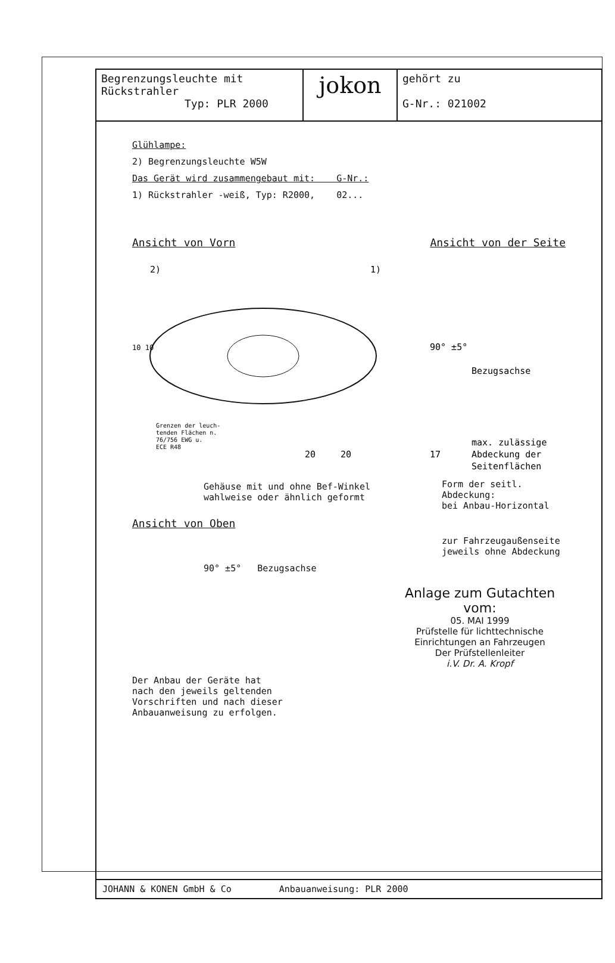Begrenzungsleuchte mit
Rückstrahler
Typ: PLR 2000
jokon
gehört zu
G-Nr.: 021002
Glühlampe:
2) Begrenzungsleuchte W5W
Das Gerät wird zusammengebaut mit: G-Nr.:
1) Rückstrahler -weiß, Typ: R2000, 02...
Ansicht von Vorn Ansicht von der Seite
2)
1)
20
20
90° ±5°
Bezugsachse
max. zulässige
Abdeckung der
Seitenflächen
17
Grenzen der leuch-
tenden Flächen n.
76/756 EWG u.
ECE R48
10 10
Gehäuse mit und ohne Bef-Winkel
wahlweise oder ähnlich geformt
Form der seitl. Abdeckung:
bei Anbau-Horizontal
Ansicht von Oben
zur Fahrzeugaußenseite
jeweils ohne Abdeckung
90° ±5° Bezugsachse
Anlage zum Gutachten vom:
05. MAI 1999
Prüfstelle für lichttechnische
Einrichtungen an Fahrzeugen
Der Prüfstellenleiter
i.V. Dr. A. Kropf
Der Anbau der Geräte hat
nach den jeweils geltenden
Vorschriften und nach dieser
Anbauanweisung zu erfolgen.
JOHANN & KONEN GmbH & Co Anbauanweisung: PLR 2000